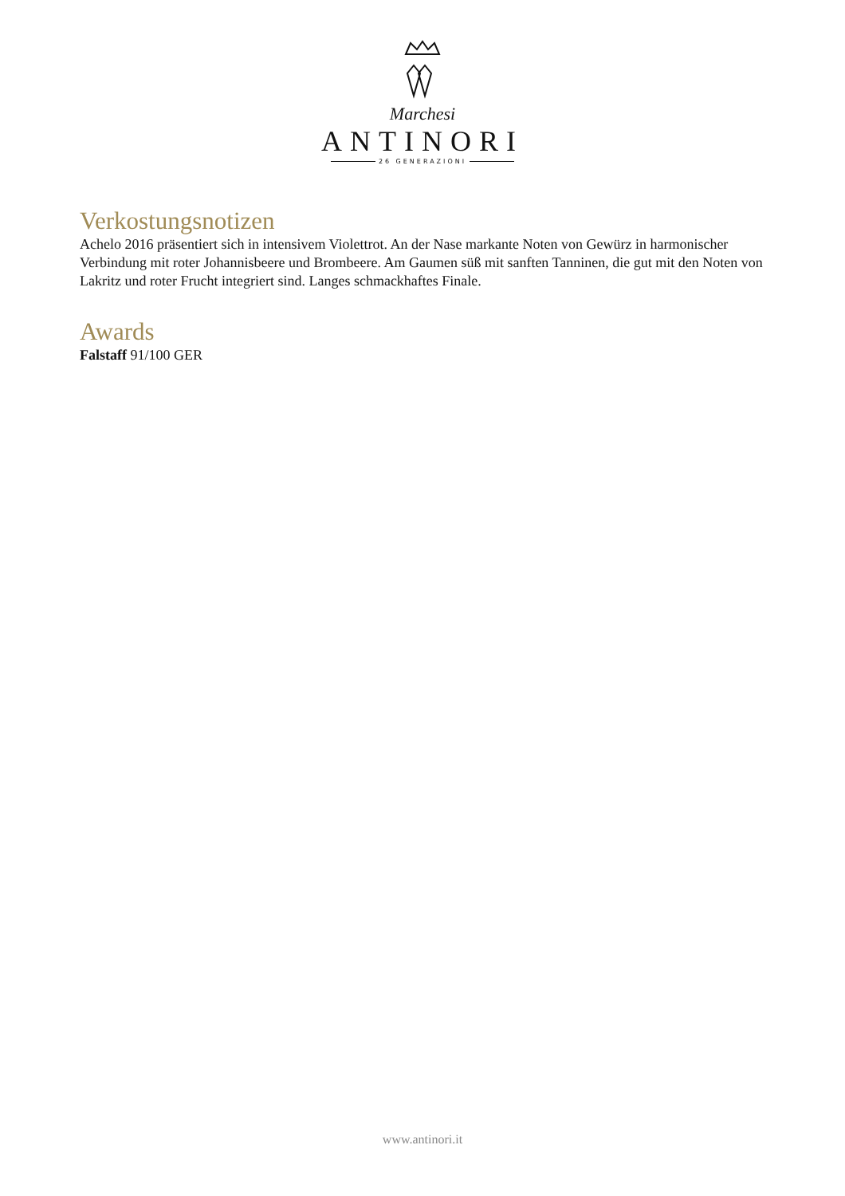Marchesi
ANTINORI
26 GENERAZIONI
Verkostungsnotizen
Achelo 2016 präsentiert sich in intensivem Violettrot. An der Nase markante Noten von Gewürz in harmonischer Verbindung mit roter Johannisbeere und Brombeere. Am Gaumen süß mit sanften Tanninen, die gut mit den Noten von Lakritz und roter Frucht integriert sind. Langes schmackhaftes Finale.
Awards
Falstaff 91/100 GER
www.antinori.it